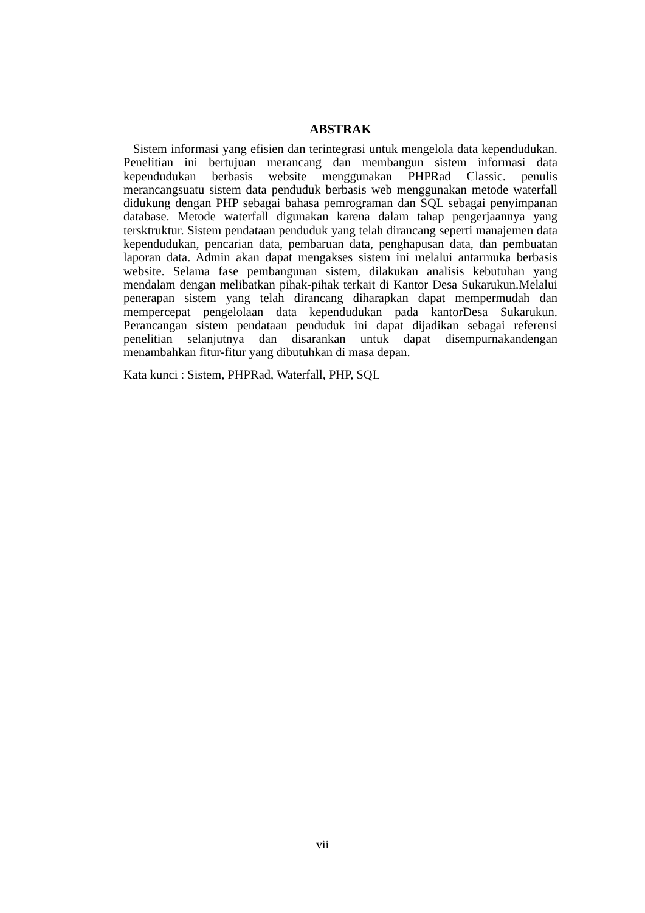ABSTRAK
Sistem informasi yang efisien dan terintegrasi untuk mengelola data kependudukan. Penelitian ini bertujuan merancang dan membangun sistem informasi data kependudukan berbasis website menggunakan PHPRad Classic. penulis merancangsuatu sistem data penduduk berbasis web menggunakan metode waterfall didukung dengan PHP sebagai bahasa pemrograman dan SQL sebagai penyimpanan database. Metode waterfall digunakan karena dalam tahap pengerjaannya yang tersktruktur. Sistem pendataan penduduk yang telah dirancang seperti manajemen data kependudukan, pencarian data, pembaruan data, penghapusan data, dan pembuatan laporan data. Admin akan dapat mengakses sistem ini melalui antarmuka berbasis website. Selama fase pembangunan sistem, dilakukan analisis kebutuhan yang mendalam dengan melibatkan pihak-pihak terkait di Kantor Desa Sukarukun.Melalui penerapan sistem yang telah dirancang diharapkan dapat mempermudah dan mempercepat pengelolaan data kependudukan pada kantorDesa Sukarukun. Perancangan sistem pendataan penduduk ini dapat dijadikan sebagai referensi penelitian selanjutnya dan disarankan untuk dapat disempurnakandengan menambahkan fitur-fitur yang dibutuhkan di masa depan.
Kata kunci : Sistem, PHPRad, Waterfall, PHP, SQL
vii